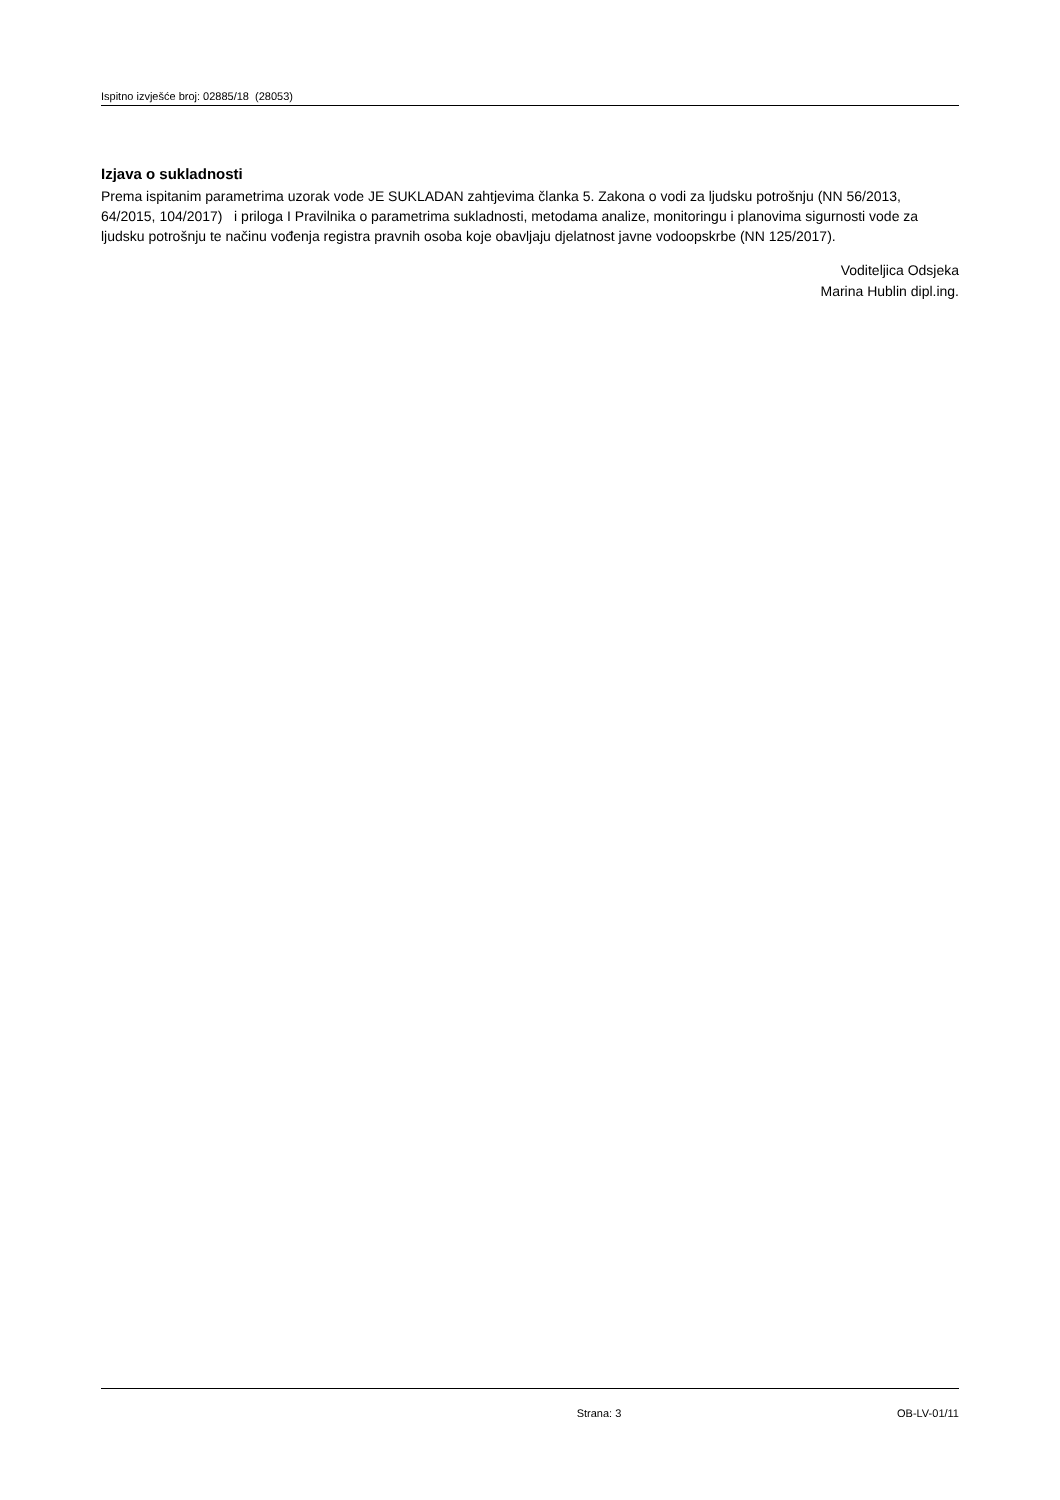Ispitno izvješće broj: 02885/18 (28053)
Izjava o sukladnosti
Prema ispitanim parametrima uzorak vode JE SUKLADAN zahtjevima članka 5. Zakona o vodi za ljudsku potrošnju (NN 56/2013, 64/2015, 104/2017) i priloga I Pravilnika o parametrima sukladnosti, metodama analize, monitoringu i planovima sigurnosti vode za ljudsku potrošnju te načinu vođenja registra pravnih osoba koje obavljaju djelatnost javne vodoopskrbe (NN 125/2017).
Voditeljica Odsjeka
Marina Hublin dipl.ing.
Strana: 3 OB-LV-01/11